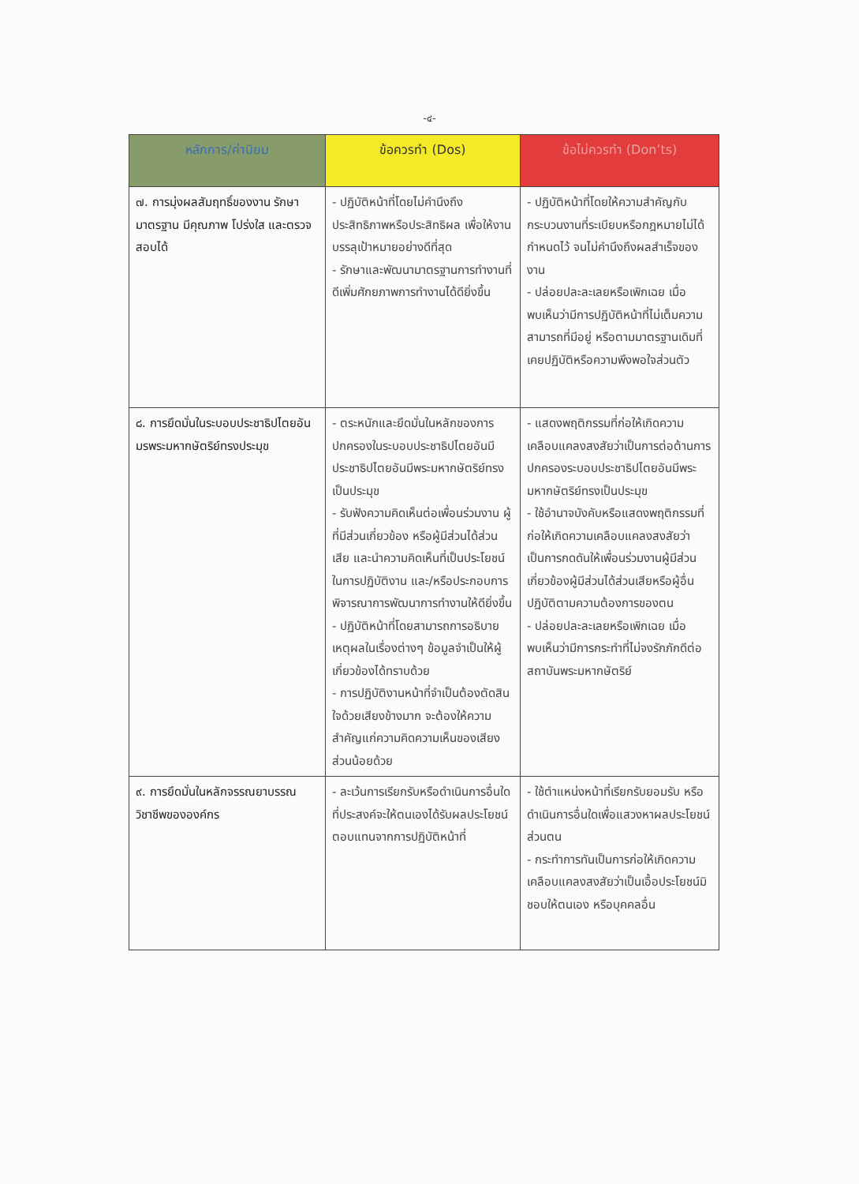-๔-
| หลักการ/ค่านิยม | ข้อควรทำ (Dos) | ข้อไม่ควรทำ (Don’ts) |
| --- | --- | --- |
| ๗. การมุ่งผลสัมฤทธิ์ของงาน รักษามาตรฐาน มีคุณภาพ โปร่งใส และตรวจสอบได้ | - ปฏิบัติหน้าที่โดยไม่คำนึงถึงประสิทธิภาพหรือประสิทธิผล เพื่อให้งานบรรลุเป้าหมายอย่างดีที่สุด - รักษาและพัฒนามาตรฐานการทำงานที่ดีเพิ่มศักยภาพการทำงานได้ดียิ่งขึ้น | - ปฏิบัติหน้าที่โดยให้ความสำคัญกับกระบวนงานที่ระเบียบหรือกฎหมายไม่ได้กำหนดไว้ จนไม่คำนึงถึงผลสำเร็จของงาน - ปล่อยปละละเลยหรือเพิกเฉย เมื่อพบเห็นว่ามีการปฏิบัติหน้าที่ไม่เต็มความสามารถที่มีอยู่ หรือตามมาตรฐานเดิมที่เคยปฏิบัติหรือความพึงพอใจส่วนตัว |
| ๘. การยึดมั่นในระบอบประชาธิปไตยอันมรพระมหากษัตริย์ทรงประมุข | - ตระหนักและยึดมั่นในหลักของการปกครองในระบอบประชาธิปไตยอันมีประชาธิปไตยอันมีพระมหากษัตริย์ทรงเป็นประมุข - รับฟังความคิดเห็นต่อเพื่อนร่วมงาน ผู้ที่มีส่วนเกี่ยวข้อง หรือผู้มีส่วนได้ส่วนเสีย และนำความคิดเห็นที่เป็นประโยชน์ในการปฏิบัติงาน และ/หรือประกอบการพิจารณาการพัฒนาการทำงานให้ดียิ่งขึ้น - ปฏิบัติหน้าที่โดยสามารถการอธิบายเหตุผลในเรื่องต่างๆ ข้อมูลจำเป็นให้ผู้เกี่ยวข้องได้ทราบด้วย - การปฏิบัติงานหน้าที่จำเป็นต้องตัดสินใจด้วยเสียงข้างมาก จะต้องให้ความสำคัญแก่ความคิดความเห็นของเสียงส่วนน้อยด้วย | - แสดงพฤติกรรมที่ก่อให้เกิดความเคลือบแคลงสงสัยว่าเป็นการต่อต้านการปกครองระบอบประชาธิปไตยอันมีพระมหากษัตริย์ทรงเป็นประมุข - ใช้อำนาจบังคับหรือแสดงพฤติกรรมที่ก่อให้เกิดความเคลือบแคลงสงสัยว่าเป็นการกดดันให้เพื่อนร่วมงานผู้มีส่วนเกี่ยวข้องผู้มีส่วนได้ส่วนเสียหรือผู้อื่นปฏิบัติตามความต้องการของตน - ปล่อยปละละเลยหรือเพิกเฉย เมื่อพบเห็นว่ามีการกระทำที่ไม่จงรักภักดีต่อสถาบันพระมหากษัตริย์ |
| ๙. การยึดมั่นในหลักจรรณยาบรรณวิชาชีพขององค์กร | - ละเว้นการเรียกรับหรือดำเนินการอื่นใดที่ประสงค์จะให้ตนเองได้รับผลประโยชน์ตอบแทนจากการปฏิบัติหน้าที่ | - ใช้ตำแหน่งหน้าที่เรียกรับยอมรับ หรือดำเนินการอื่นใดเพื่อแสวงหาผลประโยชน์ส่วนตน - กระทำการทันเป็นการก่อให้เกิดความเคลือบแคลงสงสัยว่าเป็นเอื้อประโยชน์มิชอบให้ตนเอง หรือบุคคลอื่น |